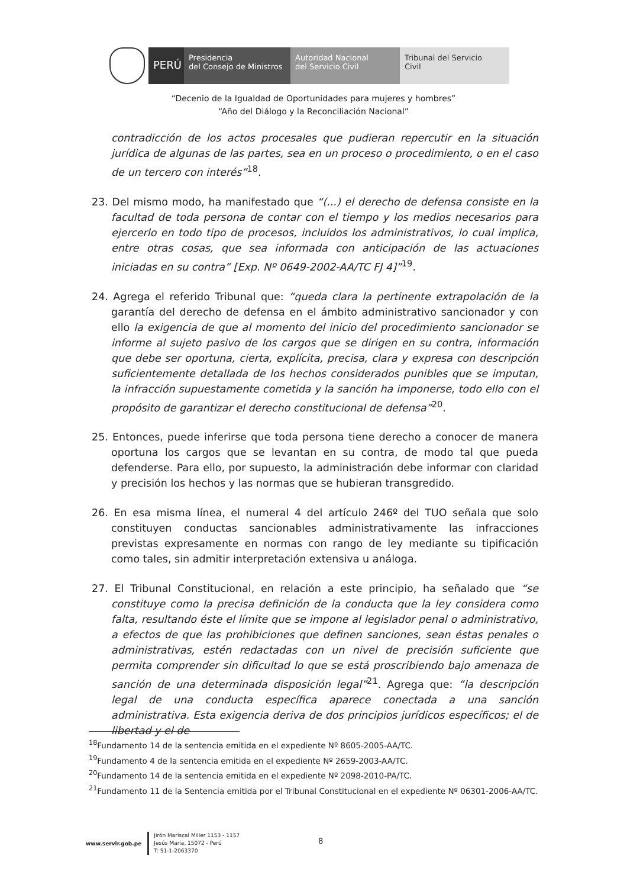PERÚ
Presidencia
del Consejo de Ministros
Autoridad Nacional
del Servicio Civil
Tribunal del Servicio
Civil
“Decenio de la Igualdad de Oportunidades para mujeres y hombres”
“Año del Diálogo y la Reconciliación Nacional”
contradicción de los actos procesales que pudieran repercutir en la situación jurídica de algunas de las partes, sea en un proceso o procedimiento, o en el caso de un tercero con interés”<sup>18</sup>.
23. Del mismo modo, ha manifestado que “(...) el derecho de defensa consiste en la facultad de toda persona de contar con el tiempo y los medios necesarios para ejercerlo en todo tipo de procesos, incluidos los administrativos, lo cual implica, entre otras cosas, que sea informada con anticipación de las actuaciones iniciadas en su contra” [Exp. Nº 0649-2002-AA/TC FJ 4]”<sup>19</sup>.
24. Agrega el referido Tribunal que: “queda clara la pertinente extrapolación de la garantía del derecho de defensa en el ámbito administrativo sancionador y con ello la exigencia de que al momento del inicio del procedimiento sancionador se informe al sujeto pasivo de los cargos que se dirigen en su contra, información que debe ser oportuna, cierta, explícita, precisa, clara y expresa con descripción suficientemente detallada de los hechos considerados punibles que se imputan, la infracción supuestamente cometida y la sanción ha imponerse, todo ello con el propósito de garantizar el derecho constitucional de defensa”<sup>20</sup>.
25. Entonces, puede inferirse que toda persona tiene derecho a conocer de manera oportuna los cargos que se levantan en su contra, de modo tal que pueda defenderse. Para ello, por supuesto, la administración debe informar con claridad y precisión los hechos y las normas que se hubieran transgredido.
26. En esa misma línea, el numeral 4 del artículo 246º del TUO señala que solo constituyen conductas sancionables administrativamente las infracciones previstas expresamente en normas con rango de ley mediante su tipificación como tales, sin admitir interpretación extensiva u análoga.
27. El Tribunal Constitucional, en relación a este principio, ha señalado que “se constituye como la precisa definición de la conducta que la ley considera como falta, resultando éste el límite que se impone al legislador penal o administrativo, a efectos de que las prohibiciones que definen sanciones, sean éstas penales o administrativas, estén redactadas con un nivel de precisión suficiente que permita comprender sin dificultad lo que se está proscribiendo bajo amenaza de sanción de una determinada disposición legal”<sup>21</sup>. Agrega que: “la descripción legal de una conducta específica aparece conectada a una sanción administrativa. Esta exigencia deriva de dos principios jurídicos específicos; el de libertad y el de
<sup>18</sup> Fundamento 14 de la sentencia emitida en el expediente Nº 8605-2005-AA/TC.
<sup>19</sup> Fundamento 4 de la sentencia emitida en el expediente Nº 2659-2003-AA/TC.
<sup>20</sup> Fundamento 14 de la sentencia emitida en el expediente Nº 2098-2010-PA/TC.
<sup>21</sup> Fundamento 11 de la Sentencia emitida por el Tribunal Constitucional en el expediente Nº 06301-2006-AA/TC.
www.servir.gob.pe
Jirón Mariscal Miller 1153 - 1157
Jesús María, 15072 - Perú
T: 51-1-2063370
8